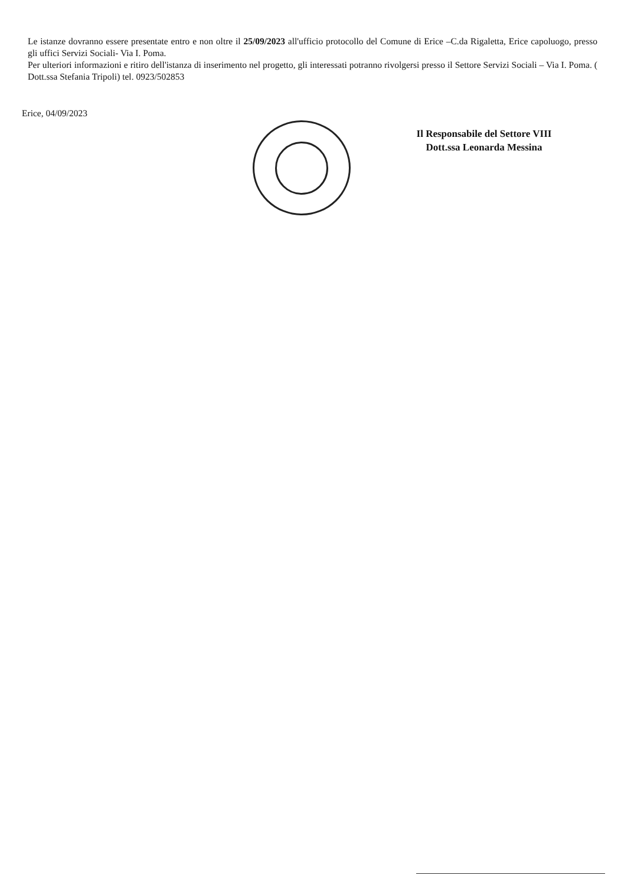Le istanze dovranno essere presentate entro e non oltre il 25/09/2023 all'ufficio protocollo del Comune di Erice –C.da Rigaletta, Erice capoluogo, presso gli uffici Servizi Sociali- Via I. Poma.
Per ulteriori informazioni e ritiro dell'istanza di inserimento nel progetto, gli interessati potranno rivolgersi presso il Settore Servizi Sociali – Via I. Poma. ( Dott.ssa Stefania Tripoli) tel. 0923/502853
Erice, 04/09/2023
Il Responsabile del Settore VIII
Dott.ssa Leonarda Messina